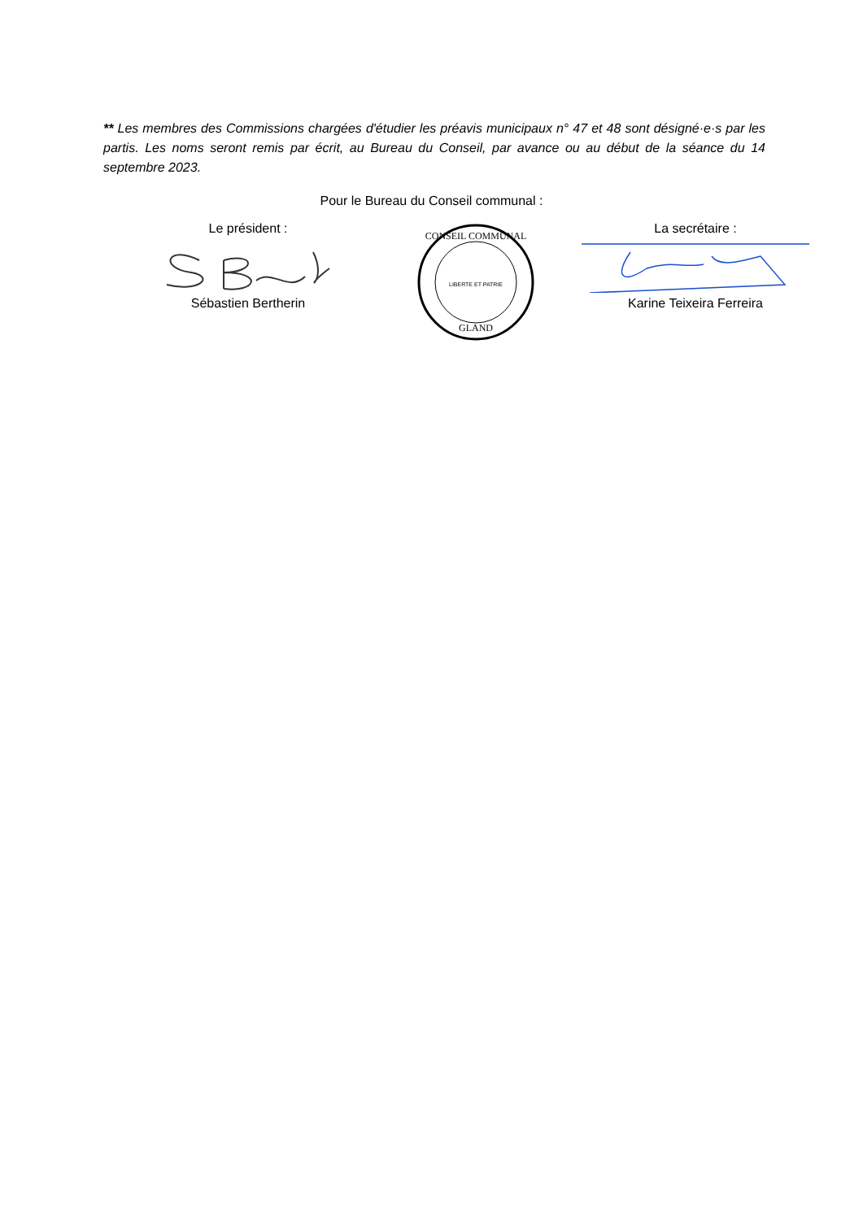** Les membres des Commissions chargées d'étudier les préavis municipaux n° 47 et 48 sont désigné·e·s par les partis. Les noms seront remis par écrit, au Bureau du Conseil, par avance ou au début de la séance du 14 septembre 2023.
Pour le Bureau du Conseil communal :
Le président :
Sébastien Bertherin
CONSEIL COMMUNAL
GLAND
LIBERTE ET PATRIE
La secrétaire :
Karine Teixeira Ferreira